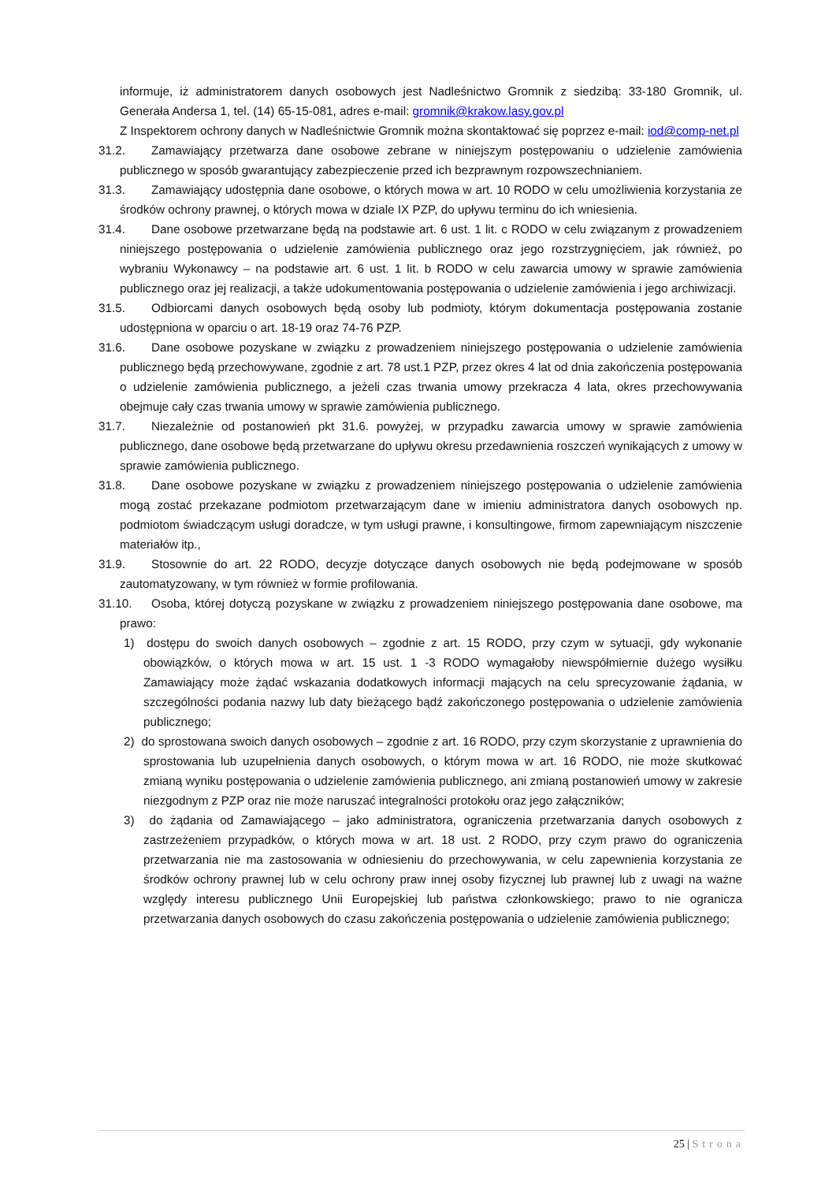informuje, iż administratorem danych osobowych jest Nadleśnictwo Gromnik z siedzibą: 33-180 Gromnik, ul. Generała Andersa 1, tel. (14) 65-15-081, adres e-mail: gromnik@krakow.lasy.gov.pl
Z Inspektorem ochrony danych w Nadleśnictwie Gromnik można skontaktować się poprzez e-mail: iod@comp-net.pl
31.2. Zamawiający przetwarza dane osobowe zebrane w niniejszym postępowaniu o udzielenie zamówienia publicznego w sposób gwarantujący zabezpieczenie przed ich bezprawnym rozpowszechnianiem.
31.3. Zamawiający udostępnia dane osobowe, o których mowa w art. 10 RODO w celu umożliwienia korzystania ze środków ochrony prawnej, o których mowa w dziale IX PZP, do upływu terminu do ich wniesienia.
31.4. Dane osobowe przetwarzane będą na podstawie art. 6 ust. 1 lit. c RODO w celu związanym z prowadzeniem niniejszego postępowania o udzielenie zamówienia publicznego oraz jego rozstrzygnięciem, jak również, po wybraniu Wykonawcy – na podstawie art. 6 ust. 1 lit. b RODO w celu zawarcia umowy w sprawie zamówienia publicznego oraz jej realizacji, a także udokumentowania postępowania o udzielenie zamówienia i jego archiwizacji.
31.5. Odbiorcami danych osobowych będą osoby lub podmioty, którym dokumentacja postępowania zostanie udostępniona w oparciu o art. 18-19 oraz 74-76 PZP.
31.6. Dane osobowe pozyskane w związku z prowadzeniem niniejszego postępowania o udzielenie zamówienia publicznego będą przechowywane, zgodnie z art. 78 ust.1 PZP, przez okres 4 lat od dnia zakończenia postępowania o udzielenie zamówienia publicznego, a jeżeli czas trwania umowy przekracza 4 lata, okres przechowywania obejmuje cały czas trwania umowy w sprawie zamówienia publicznego.
31.7. Niezależnie od postanowień pkt 31.6. powyżej, w przypadku zawarcia umowy w sprawie zamówienia publicznego, dane osobowe będą przetwarzane do upływu okresu przedawnienia roszczeń wynikających z umowy w sprawie zamówienia publicznego.
31.8. Dane osobowe pozyskane w związku z prowadzeniem niniejszego postępowania o udzielenie zamówienia mogą zostać przekazane podmiotom przetwarzającym dane w imieniu administratora danych osobowych np. podmiotom świadczącym usługi doradcze, w tym usługi prawne, i konsultingowe, firmom zapewniającym niszczenie materiałów itp.,
31.9. Stosownie do art. 22 RODO, decyzje dotyczące danych osobowych nie będą podejmowane w sposób zautomatyzowany, w tym również w formie profilowania.
31.10. Osoba, której dotyczą pozyskane w związku z prowadzeniem niniejszego postępowania dane osobowe, ma prawo:
1) dostępu do swoich danych osobowych – zgodnie z art. 15 RODO, przy czym w sytuacji, gdy wykonanie obowiązków, o których mowa w art. 15 ust. 1 -3 RODO wymagałoby niewspółmiernie dużego wysiłku Zamawiający może żądać wskazania dodatkowych informacji mających na celu sprecyzowanie żądania, w szczególności podania nazwy lub daty bieżącego bądź zakończonego postępowania o udzielenie zamówienia publicznego;
2) do sprostowana swoich danych osobowych – zgodnie z art. 16 RODO, przy czym skorzystanie z uprawnienia do sprostowania lub uzupełnienia danych osobowych, o którym mowa w art. 16 RODO, nie może skutkować zmianą wyniku postępowania o udzielenie zamówienia publicznego, ani zmianą postanowień umowy w zakresie niezgodnym z PZP oraz nie może naruszać integralności protokołu oraz jego załączników;
3) do żądania od Zamawiającego – jako administratora, ograniczenia przetwarzania danych osobowych z zastrzeżeniem przypadków, o których mowa w art. 18 ust. 2 RODO, przy czym prawo do ograniczenia przetwarzania nie ma zastosowania w odniesieniu do przechowywania, w celu zapewnienia korzystania ze środków ochrony prawnej lub w celu ochrony praw innej osoby fizycznej lub prawnej lub z uwagi na ważne względy interesu publicznego Unii Europejskiej lub państwa członkowskiego; prawo to nie ogranicza przetwarzania danych osobowych do czasu zakończenia postępowania o udzielenie zamówienia publicznego;
25 | Strona